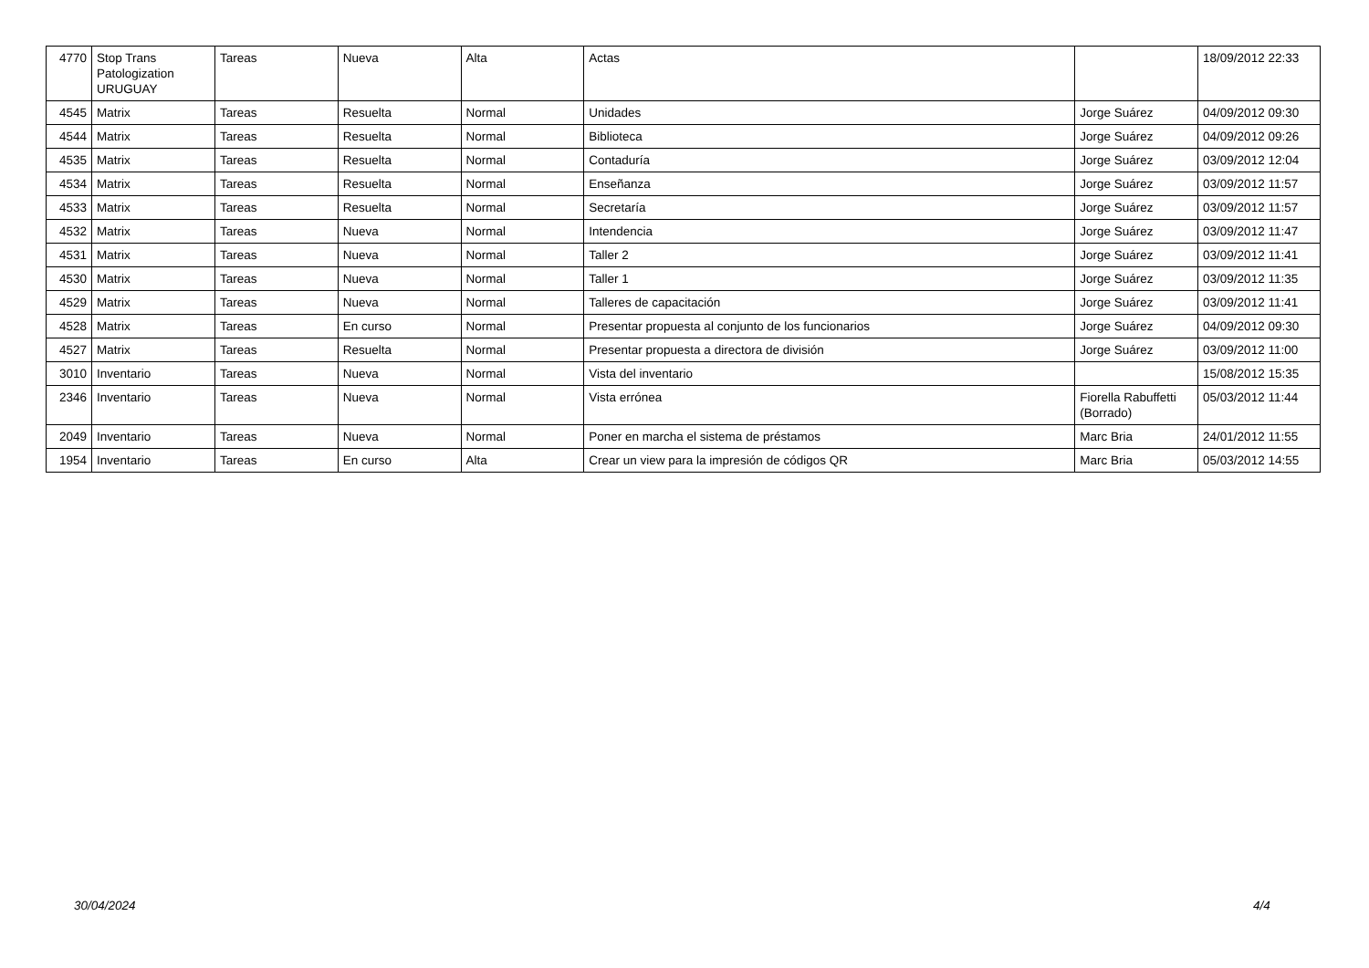| 4770 | Stop Trans Patologization URUGUAY | Tareas | Nueva | Alta | Actas | | 18/09/2012 22:33 |
| 4545 | Matrix | Tareas | Resuelta | Normal | Unidades | Jorge Suárez | 04/09/2012 09:30 |
| 4544 | Matrix | Tareas | Resuelta | Normal | Biblioteca | Jorge Suárez | 04/09/2012 09:26 |
| 4535 | Matrix | Tareas | Resuelta | Normal | Contaduría | Jorge Suárez | 03/09/2012 12:04 |
| 4534 | Matrix | Tareas | Resuelta | Normal | Enseñanza | Jorge Suárez | 03/09/2012 11:57 |
| 4533 | Matrix | Tareas | Resuelta | Normal | Secretaría | Jorge Suárez | 03/09/2012 11:57 |
| 4532 | Matrix | Tareas | Nueva | Normal | Intendencia | Jorge Suárez | 03/09/2012 11:47 |
| 4531 | Matrix | Tareas | Nueva | Normal | Taller 2 | Jorge Suárez | 03/09/2012 11:41 |
| 4530 | Matrix | Tareas | Nueva | Normal | Taller 1 | Jorge Suárez | 03/09/2012 11:35 |
| 4529 | Matrix | Tareas | Nueva | Normal | Talleres de capacitación | Jorge Suárez | 03/09/2012 11:41 |
| 4528 | Matrix | Tareas | En curso | Normal | Presentar propuesta al conjunto de los funcionarios | Jorge Suárez | 04/09/2012 09:30 |
| 4527 | Matrix | Tareas | Resuelta | Normal | Presentar propuesta a directora de división | Jorge Suárez | 03/09/2012 11:00 |
| 3010 | Inventario | Tareas | Nueva | Normal | Vista del inventario | | 15/08/2012 15:35 |
| 2346 | Inventario | Tareas | Nueva | Normal | Vista errónea | Fiorella Rabuffetti (Borrado) | 05/03/2012 11:44 |
| 2049 | Inventario | Tareas | Nueva | Normal | Poner en marcha el sistema de préstamos | Marc Bria | 24/01/2012 11:55 |
| 1954 | Inventario | Tareas | En curso | Alta | Crear un view para la impresión de códigos QR | Marc Bria | 05/03/2012 14:55 |
30/04/2024 4/4